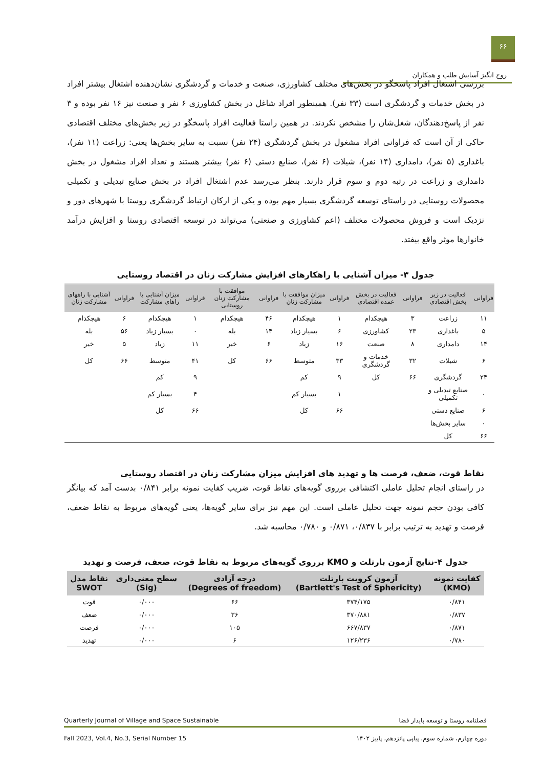۶۶
روح انگیز آسایش طلب و همکاران
بررسی اشتغال افراد پاسخگو در بخش‌های مختلف کشاورزی، صنعت و خدمات و گردشگری نشان‌دهنده اشتغال بیشتر افراد در بخش خدمات و گردشگری است (۳۳ نفر). همینطور افراد شاغل در بخش کشاورزی ۶ نفر و صنعت نیز ۱۶ نفر بوده و ۳ نفر از پاسخ‌دهندگان، شغل‌شان را مشخص نکردند. در همین راستا فعالیت افراد پاسخگو در زیر بخش‌های مختلف اقتصادی حاکی از آن است که فراوانی افراد مشغول در بخش گردشگری (۲۴ نفر) نسبت به سایر بخش‌ها یعنی: زراعت (۱۱ نفر)، باغداری (۵ نفر)، دامداری (۱۴ نفر)، شیلات (۶ نفر)، صنایع دستی (۶ نفر) بیشتر هستند و تعداد افراد مشغول در بخش دامداری و زراعت در رتبه دوم و سوم قرار دارند. بنظر می‌رسد عدم اشتغال افراد در بخش صنایع تبدیلی و تکمیلی محصولات روستایی در راستای توسعه گردشگری بسیار مهم بوده و یکی از ارکان ارتباط گردشگری روستا با شهرهای دور و نزدیک است و فروش محصولات مختلف (اعم کشاورزی و صنعتی) می‌تواند در توسعه اقتصادی روستا و افزایش درآمد خانوارها موثر واقع بیفتد.
جدول ۳- میزان آشنایی با راهکارهای افزایش مشارکت زنان در اقتصاد روستایی
| فراوانی | فعالیت در زیر بخش اقتصادی | فراوانی | فعالیت در بخش عمده اقتصادی | فراوانی | میزان موافقت با مشارکت زنان | فراوانی | موافقت با مشارکت زنان روستایی | فراوانی | میزان آشنایی با راهای مشارکت | فراوانی | آشنایی با راههای مشارکت زنان |
| --- | --- | --- | --- | --- | --- | --- | --- | --- | --- | --- | --- |
| ۱۱ | زراعت | ۳ | هیچکدام | ۱ | هیچکدام | ۴۶ | هیچکدام | ۱ | هیچکدام | ۶ | هیچکدام |
| ۵ | باغداری | ۲۳ | کشاورزی | ۶ | بسیار زیاد | ۱۴ | بله | ۰ | بسیار زیاد | ۵۶ | بله |
| ۱۴ | دامداری | ۸ | صنعت | ۱۶ | زیاد | ۶ | خیر | ۱۱ | زیاد | ۵ | خیر |
| ۶ | شیلات | ۳۲ | خدمات و گردشگری | ۳۳ | متوسط | ۶۶ | کل | ۴۱ | متوسط | ۶۶ | کل |
| ۲۴ | گردشگری | ۶۶ | کل | ۹ | کم | | | ۹ | کم | | |
| ۰ | صنایع تبدیلی و تکمیلی | | | ۱ | بسیار کم | | | ۴ | بسیار کم | | |
| ۶ | صنایع دستی | | | ۶۶ | کل | | | ۶۶ | کل | | |
| ۰ | سایر بخش‌ها | | | | | | | | | | |
| ۶۶ | کل | | | | | | | | | | |
نقاط قوت، ضعف، فرصت ها و تهدید های افزایش میزان مشارکت زنان در اقتصاد روستایی
در راستای انجام تحلیل عاملی اکتشافی برروی گویه‌های نقاط قوت، ضریب کفایت نمونه برابر ۰/۸۴۱ بدست آمد که بیانگر کافی بودن حجم نمونه جهت تحلیل عاملی است. این مهم نیز برای سایر گویه‌ها، یعنی گویه‌های مربوط به نقاط ضعف، فرصت و تهدید به ترتیب برابر با ۰/۸۳۷، ۰/۸۷۱ و ۰/۷۸۰ محاسبه شد.
جدول ۴-نتایج آزمون بارتلت و KMO برروی گویه‌های مربوط به نقاط قوت، ضعف، فرصت و تهدید
| کفایت نمونه (KMO) | آزمون کرویت بارتلت (Bartlett's Test of Sphericity) | درجه آزادی (Degrees of freedom) | سطح معنی‌داری (Sig) | نقاط مدل SWOT |
| --- | --- | --- | --- | --- |
| ۰/۸۴۱ | ۳۷۴/۱۷۵ | ۶۶ | ۰/۰۰۰ | قوت |
| ۰/۸۳۷ | ۳۷۰/۸۸۱ | ۳۶ | ۰/۰۰۰ | ضعف |
| ۰/۸۷۱ | ۶۶۷/۸۳۷ | ۱۰۵ | ۰/۰۰۰ | فرصت |
| ۰/۷۸۰ | ۱۲۶/۲۳۶ | ۶ | ۰/۰۰۰ | تهدید |
فصلنامه روستا و توسعه پایدار فضا Quarterly Journal of Village and Space Sustainable
دوره چهارم، شماره سوم، پیاپی پانزدهم، پاییز ۱۴۰۲ Fall 2023, Vol.4, No.3, Serial Number 15